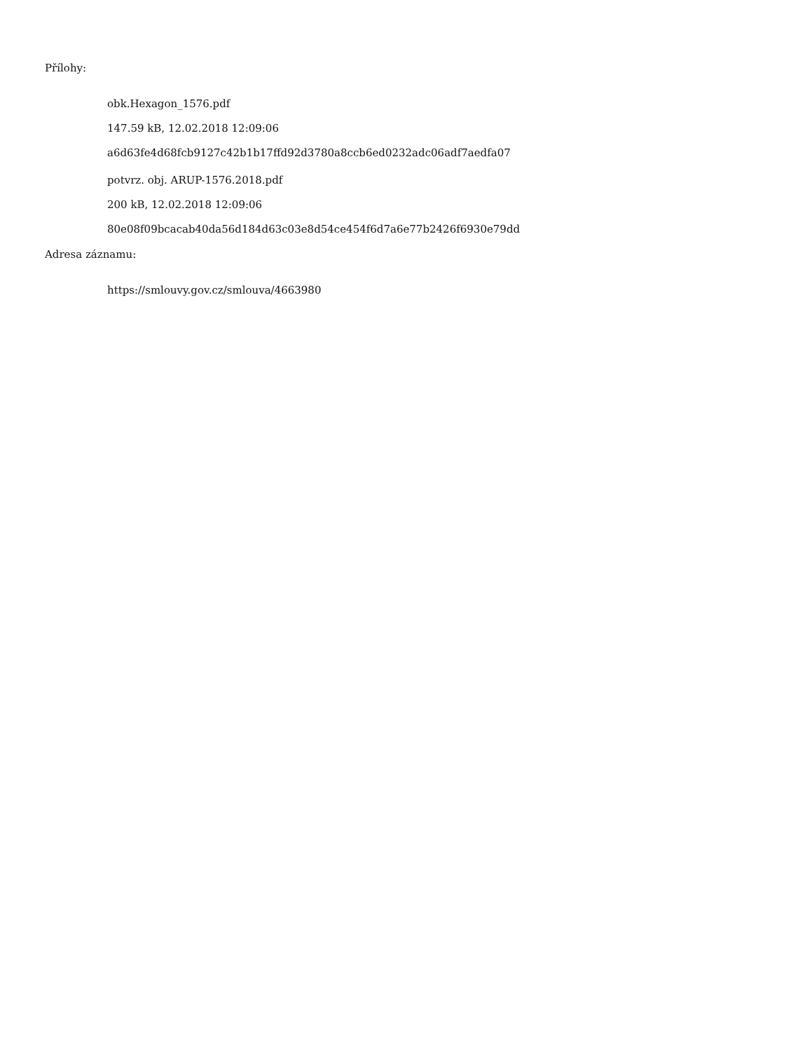Přílohy:
obk.Hexagon_1576.pdf
147.59 kB, 12.02.2018 12:09:06
a6d63fe4d68fcb9127c42b1b17ffd92d3780a8ccb6ed0232adc06adf7aedfa07
potvrz. obj. ARUP-1576.2018.pdf
200 kB, 12.02.2018 12:09:06
80e08f09bcacab40da56d184d63c03e8d54ce454f6d7a6e77b2426f6930e79dd
Adresa záznamu:
https://smlouvy.gov.cz/smlouva/4663980